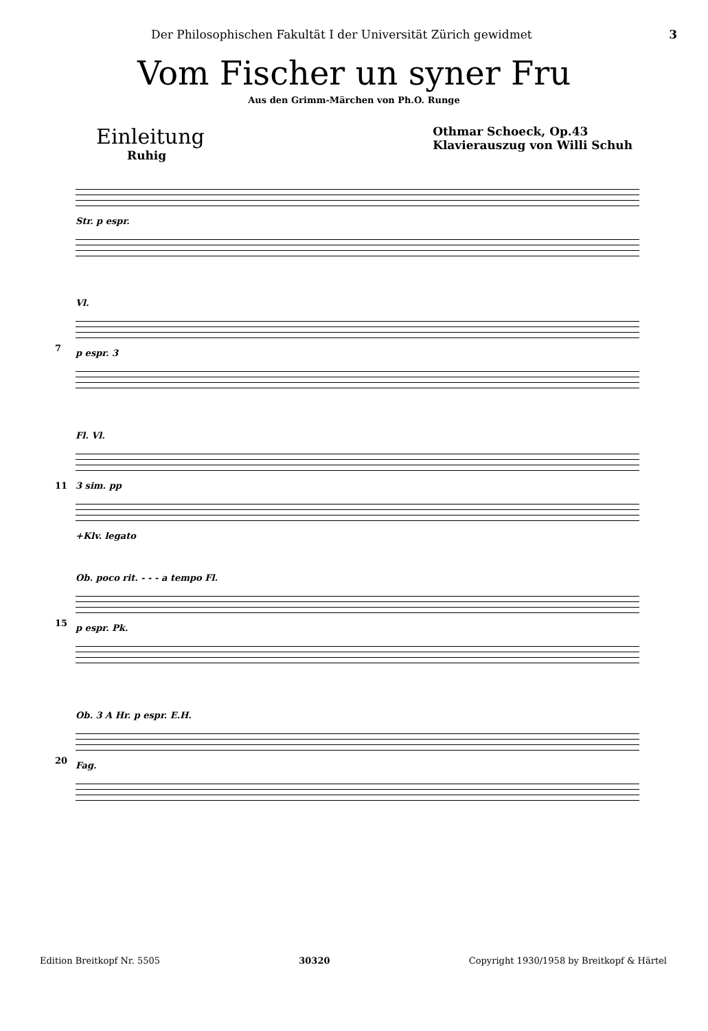Der Philosophischen Fakultät I der Universität Zürich gewidmet 3
Vom Fischer un syner Fru
Aus den Grimm-Märchen von Ph.O. Runge
Einleitung
Ruhig
Othmar Schoeck, Op.43
Klavierauszug von Willi Schuh
Str. p espr.
7
Vl.
p espr. 3
11
Fl. Vl.
3 sim. pp
+Klv. legato
15
Ob. poco rit. - - - a tempo Fl.
p espr. Pk.
20
Ob. 3 A Hr. p espr. E.H.
Fag.
Edition Breitkopf Nr. 5505 30320 Copyright 1930/1958 by Breitkopf & Härtel